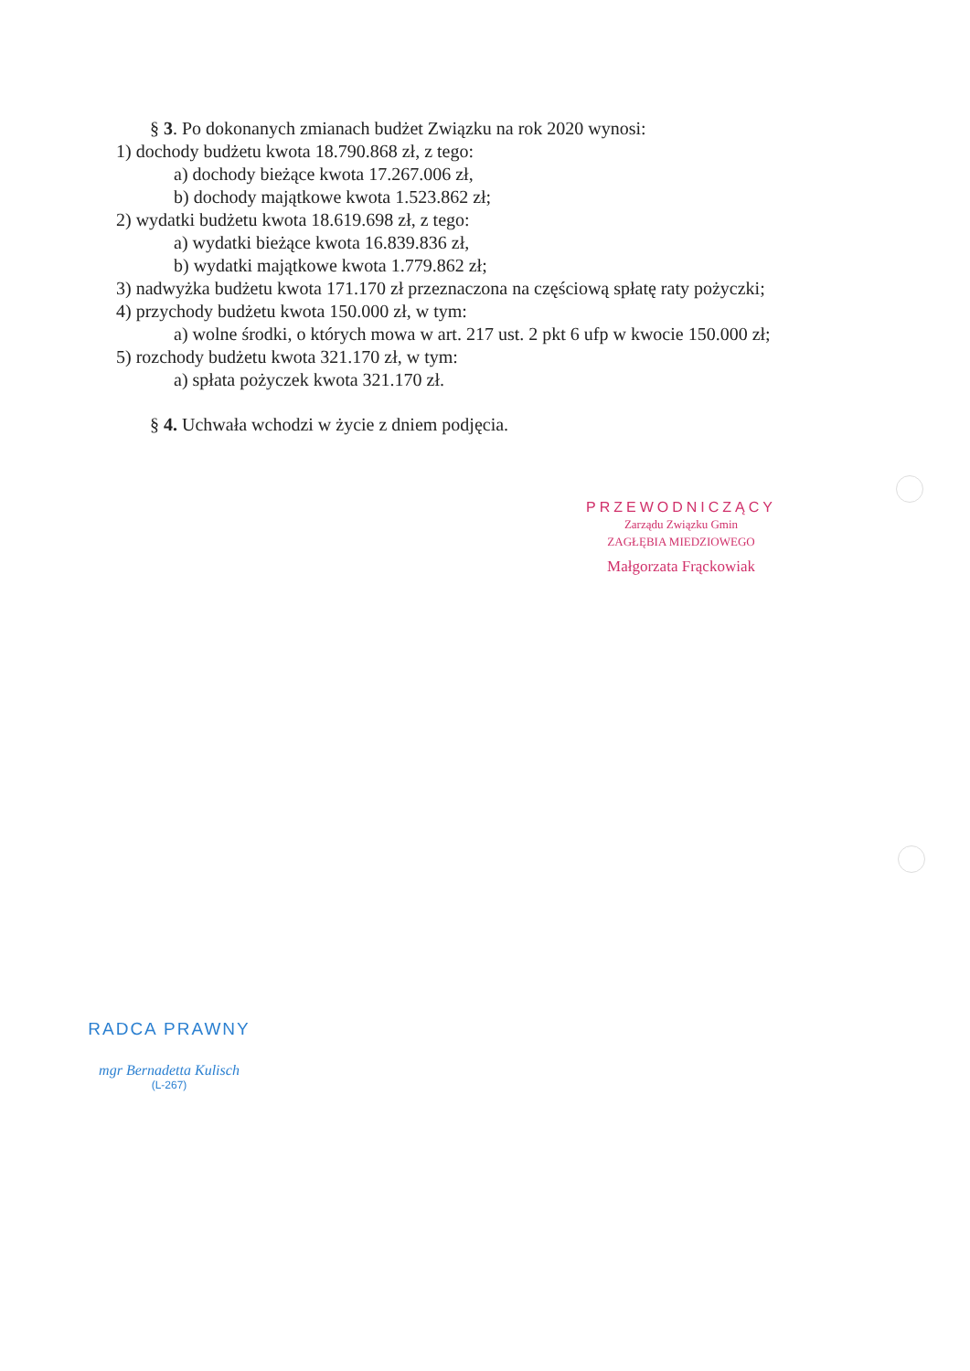§ 3. Po dokonanych zmianach budżet Związku na rok 2020 wynosi:
1) dochody budżetu kwota 18.790.868 zł, z tego:
a) dochody bieżące kwota 17.267.006 zł,
b) dochody majątkowe kwota 1.523.862 zł;
2) wydatki budżetu kwota 18.619.698 zł, z tego:
a) wydatki bieżące kwota 16.839.836 zł,
b) wydatki majątkowe kwota 1.779.862 zł;
3) nadwyżka budżetu kwota 171.170 zł przeznaczona na częściową spłatę raty pożyczki;
4) przychody budżetu kwota 150.000 zł, w tym:
a) wolne środki, o których mowa w art. 217 ust. 2 pkt 6 ufp w kwocie 150.000 zł;
5) rozchody budżetu kwota 321.170 zł, w tym:
a) spłata pożyczek kwota 321.170 zł.
§ 4. Uchwała wchodzi w życie z dniem podjęcia.
PRZEWODNICZĄCY
Zarządu Związku Gmin
ZAGŁĘBIA MIEDZIOWEGO
Małgorzata Frąckowiak
RADCA PRAWNY
mgr Bernadetta Kulisch
(L-267)